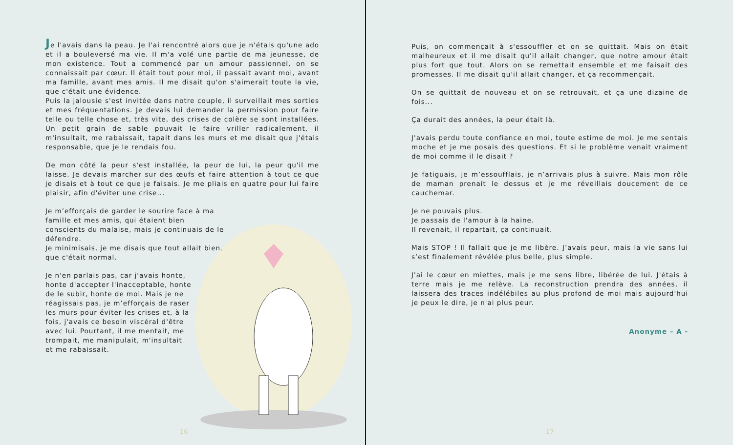Je l'avais dans la peau. Je l'ai rencontré alors que je n'étais qu'une ado et il a bouleversé ma vie. Il m'a volé une partie de ma jeunesse, de mon existence. Tout a commencé par un amour passionnel, on se connaissait par cœur. Il était tout pour moi, il passait avant moi, avant ma famille, avant mes amis. Il me disait qu'on s'aimerait toute la vie, que c'était une évidence.
Puis la jalousie s'est invitée dans notre couple, il surveillait mes sorties et mes fréquentations. Je devais lui demander la permission pour faire telle ou telle chose et, très vite, des crises de colère se sont installées. Un petit grain de sable pouvait le faire vriller radicalement, il m'insultait, me rabaissait, tapait dans les murs et me disait que j'étais responsable, que je le rendais fou.
De mon côté la peur s'est installée, la peur de lui, la peur qu'il me laisse. Je devais marcher sur des œufs et faire attention à tout ce que je disais et à tout ce que je faisais. Je me pliais en quatre pour lui faire plaisir, afin d'éviter une crise...
Je m’efforçais de garder le sourire face à ma famille et mes amis, qui étaient bien conscients du malaise, mais je continuais de le défendre.
Je minimisais, je me disais que tout allait bien, que c'était normal.
Je n'en parlais pas, car j'avais honte, honte d'accepter l'inacceptable, honte de le subir, honte de moi. Mais je ne réagissais pas, je m’efforçais de raser les murs pour éviter les crises et, à la fois, j'avais ce besoin viscéral d'être avec lui. Pourtant, il me mentait, me trompait, me manipulait, m'insultait et me rabaissait.
16
Puis, on commençait à s'essouffler et on se quittait. Mais on était malheureux et il me disait qu'il allait changer, que notre amour était plus fort que tout. Alors on se remettait ensemble et me faisait des promesses. Il me disait qu'il allait changer, et ça recommençait.
On se quittait de nouveau et on se retrouvait, et ça une dizaine de fois...
Ça durait des années, la peur était là.
J'avais perdu toute confiance en moi, toute estime de moi. Je me sentais moche et je me posais des questions. Et si le problème venait vraiment de moi comme il le disait ?
Je fatiguais, je m’essoufflais, je n’arrivais plus à suivre. Mais mon rôle de maman prenait le dessus et je me réveillais doucement de ce cauchemar.
Je ne pouvais plus.
Je passais de l'amour à la haine.
Il revenait, il repartait, ça continuait.
Mais STOP ! Il fallait que je me libère. J’avais peur, mais la vie sans lui s’est finalement révélée plus belle, plus simple.
J'ai le cœur en miettes, mais je me sens libre, libérée de lui. J'étais à terre mais je me relève. La reconstruction prendra des années, il laissera des traces indélébiles au plus profond de moi mais aujourd'hui je peux le dire, je n'ai plus peur.
Anonyme – A -
17